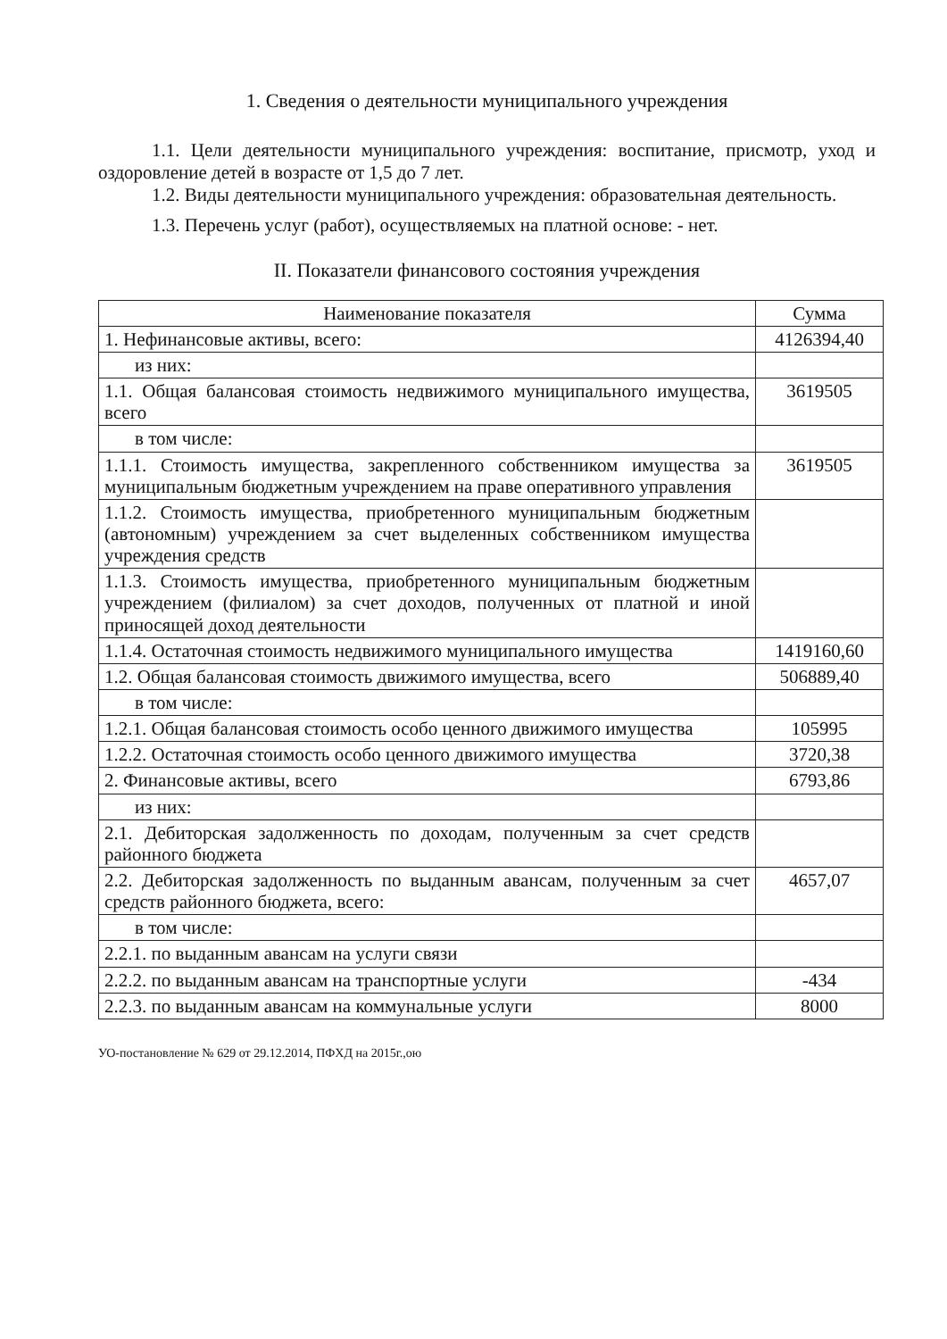1. Сведения о деятельности муниципального учреждения
1.1. Цели деятельности муниципального учреждения: воспитание, присмотр, уход и оздоровление детей в возрасте от 1,5 до 7 лет.
1.2. Виды деятельности муниципального учреждения: образовательная деятельность.
1.3. Перечень услуг (работ), осуществляемых на платной основе: - нет.
II. Показатели финансового состояния учреждения
| Наименование показателя | Сумма |
| --- | --- |
| 1. Нефинансовые активы, всего: | 4126394,40 |
| из них: | |
| 1.1. Общая балансовая стоимость недвижимого муниципального имущества, всего | 3619505 |
| в том числе: | |
| 1.1.1. Стоимость имущества, закрепленного собственником имущества за муниципальным бюджетным учреждением на праве оперативного управления | 3619505 |
| 1.1.2. Стоимость имущества, приобретенного муниципальным бюджетным (автономным) учреждением за счет выделенных собственником имущества учреждения средств | |
| 1.1.3. Стоимость имущества, приобретенного муниципальным бюджетным учреждением (филиалом) за счет доходов, полученных от платной и иной приносящей доход деятельности | |
| 1.1.4. Остаточная стоимость недвижимого муниципального имущества | 1419160,60 |
| 1.2. Общая балансовая стоимость движимого имущества, всего | 506889,40 |
| в том числе: | |
| 1.2.1. Общая балансовая стоимость особо ценного движимого имущества | 105995 |
| 1.2.2. Остаточная стоимость особо ценного движимого имущества | 3720,38 |
| 2. Финансовые активы, всего | 6793,86 |
| из них: | |
| 2.1. Дебиторская задолженность по доходам, полученным за счет средств районного бюджета | |
| 2.2. Дебиторская задолженность по выданным авансам, полученным за счет средств районного бюджета, всего: | 4657,07 |
| в том числе: | |
| 2.2.1. по выданным авансам на услуги связи | |
| 2.2.2. по выданным авансам на транспортные услуги | -434 |
| 2.2.3. по выданным авансам на коммунальные услуги | 8000 |
УО-постановление № 629 от 29.12.2014, ПФХД на 2015г.,ою